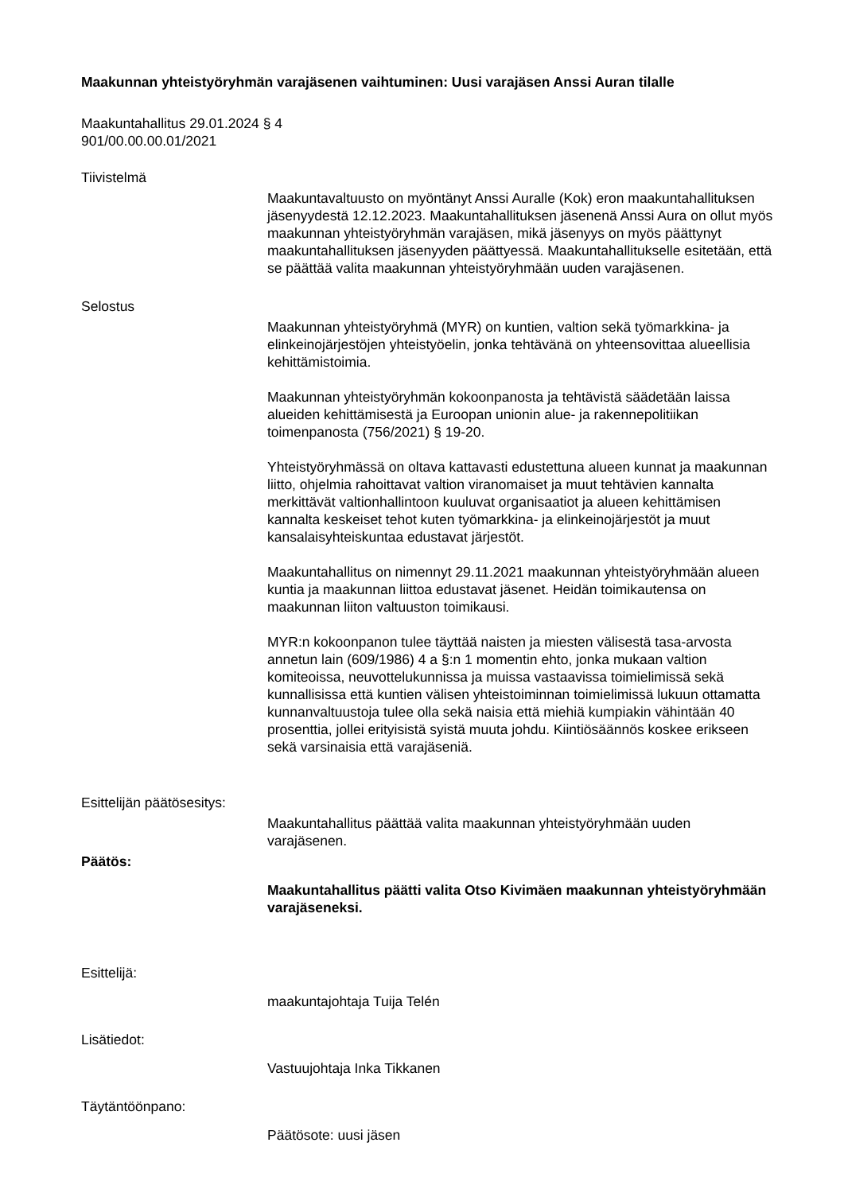Maakunnan yhteistyöryhmän varajäsenen vaihtuminen: Uusi varajäsen Anssi Auran tilalle
Maakuntahallitus 29.01.2024 § 4
901/00.00.00.01/2021
Tiivistelmä
Maakuntavaltuusto on myöntänyt Anssi Auralle (Kok) eron maakuntahallituksen jäsenyydestä 12.12.2023. Maakuntahallituksen jäsenenä Anssi Aura on ollut myös maakunnan yhteistyöryhmän varajäsen, mikä jäsenyys on myös päättynyt maakuntahallituksen jäsenyyden päättyessä. Maakuntahallitukselle esitetään, että se päättää valita maakunnan yhteistyöryhmään uuden varajäsenen.
Selostus
Maakunnan yhteistyöryhmä (MYR) on kuntien, valtion sekä työmarkkina- ja elinkeinojärjestöjen yhteistyöelin, jonka tehtävänä on yhteensovittaa alueellisia kehittämistoimia.
Maakunnan yhteistyöryhmän kokoonpanosta ja tehtävistä säädetään laissa alueiden kehittämisestä ja Euroopan unionin alue- ja rakennepolitiikan toimenpanosta (756/2021) § 19-20.
Yhteistyöryhmässä on oltava kattavasti edustettuna alueen kunnat ja maakunnan liitto, ohjelmia rahoittavat valtion viranomaiset ja muut tehtävien kannalta merkittävät valtionhallintoon kuuluvat organisaatiot ja alueen kehittämisen kannalta keskeiset tehot kuten työmarkkina- ja elinkeinojärjestöt ja muut kansalaisyhteiskuntaa edustavat järjestöt.
Maakuntahallitus on nimennyt 29.11.2021 maakunnan yhteistyöryhmään alueen kuntia ja maakunnan liittoa edustavat jäsenet. Heidän toimikautensa on maakunnan liiton valtuuston toimikausi.
MYR:n kokoonpanon tulee täyttää naisten ja miesten välisestä tasa-arvosta annetun lain (609/1986) 4 a §:n 1 momentin ehto, jonka mukaan valtion komiteoissa, neuvottelukunnissa ja muissa vastaavissa toimielimissä sekä kunnallisissa että kuntien välisen yhteistoiminnan toimielimissä lukuun ottamatta kunnanvaltuustoja tulee olla sekä naisia että miehiä kumpiakin vähintään 40 prosenttia, jollei erityisistä syistä muuta johdu. Kiintiösäännös koskee erikseen sekä varsinaisia että varajäseniä.
Esittelijän päätösesitys:
Maakuntahallitus päättää valita maakunnan yhteistyöryhmään uuden varajäsenen.
Päätös:
Maakuntahallitus päätti valita Otso Kivimäen maakunnan yhteistyöryhmään varajäseneksi.
Esittelijä:
maakuntajohtaja Tuija Telén
Lisätiedot:
Vastuujohtaja Inka Tikkanen
Täytäntöönpano:
Päätösote: uusi jäsen